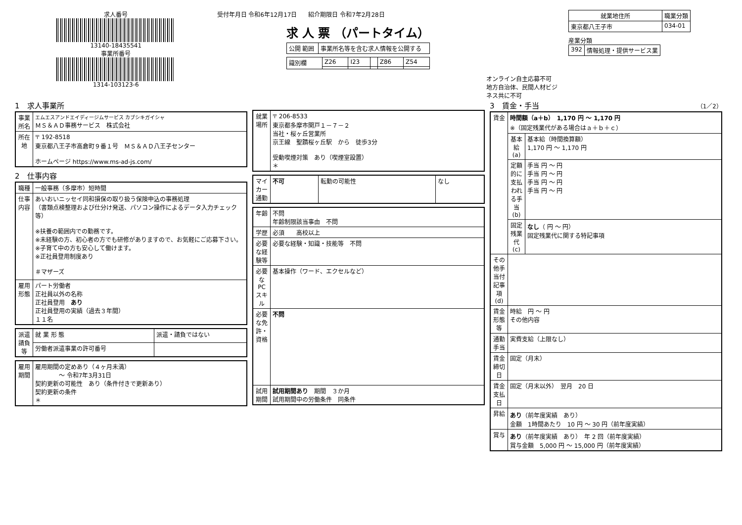求人番号
13140-18435541
事業所番号
1314-103123-6
受付年月日 令和6年12月17日 紹介期限日 令和7年2月28日
求 人 票 （パートタイム）
| 公開 範囲 | 事業所名等を含む求人情報を公開する |
| 識別欄 | Z26 | I23 | | Z86 | Z54 |
オンライン自主応募不可
地方自治体、民間人材ビジネス共に不可
| 就業地住所 | 職業分類 |
| --- | --- |
| 東京都八王子市 | 034-01 |
産業分類
| 392 | 情報処理・提供サービス業 |
1　求人事業所
| 事業所名 | エムエスアンドエイディージムサービス カブシキガイシャ ＭＳ＆ＡＤ事務サービス 株式会社 |
| 所在地 | 〒 192-8518 東京都八王子市高倉町９番１号 ＭＳ＆ＡＤ八王子センター ホームページ https://www.ms-ad-js.com/ |
2　仕事内容
| 職種 | 一般事務（多摩市）短時間 |
| 仕事内容 | あいおいニッセイ同和損保の取り扱う保険申込の事務処理 （書類点検整理および仕分け発送、パソコン操作によるデータ入力チェック等） ※扶養の範囲内での勤務です。 ※未経験の方、初心者の方でも研修がありますので、お気軽にご応募下さい。 ※子育て中の方も安心して働けます。 ※正社員登用制度あり ＃マザーズ |
| 雇用形態 | パート労働者 正社員以外の名称 正社員登用 あり 正社員登用の実績（過去３年間） １１名 |
| 派遣請負等 | 就 業 形 態 | 派遣・請負ではない |
| | 労働者派遣事業の許可番号 | |
| 雇用期間 | 雇用期間の定めあり（４ヶ月未満） ～ 令和7年3月31日 契約更新の可能性 あり（条件付きで更新あり） 契約更新の条件 ＊ |
| 就業場所 | 〒 206-8533 東京都多摩市関戸１－７－２ 当社・桜ヶ丘営業所 京王線 聖蹟桜ヶ丘駅 から 徒歩3分 受動喫煙対策 あり（喫煙室設置） ＊ |
| マイカー通勤 | 不可 | 転勤の可能性 | なし |
| 年齢 | 不問 年齢制限該当事由 不問 |
| 学歴 | 必須 高校以上 |
| 必要な経験等 | 必要な経験・知識・技能等 不問 |
| 必要なPCスキル | 基本操作（ワード、エクセルなど） |
| 必要な免許・資格 | 不問 |
| 試用期間 | 試用期間あり 期間 ３か月 試用期間中の労働条件 同条件 |
3　賃金・手当 （1／2）
| 賃金 | 時間額（a＋b） 1,170 円 ～ 1,170 円 ※（固定残業代がある場合はａ＋ｂ＋ｃ） | |
| | 基本給(a) | 基本給（時間換算額） 1,170 円 ～ 1,170 円 |
| | 定額的に支払われる手当(b) | 手当 円 ～ 円 手当 円 ～ 円 手当 円 ～ 円 手当 円 ～ 円 |
| | 固定残業代(c) | なし （ 円 ～ 円） 固定残業代に関する特記事項 |
| その他手当付記事項(d) | | |
| 賃金形態等 | 時給 円 ～ 円 その他内容 | |
| 通勤手当 | 実費支給（上限なし） | |
| 賃金締切日 | 固定（月末） | |
| 賃金支払日 | 固定（月末以外） 翌月 20 日 | |
| 昇給 | あり （前年度実績 あり） 金額 1時間あたり 10 円 ～ 30 円（前年度実績） | |
| 賞与 | あり （前年度実績 あり） 年 2 回（前年度実績） 賞与金額 5,000 円 ～ 15,000 円（前年度実績） | |